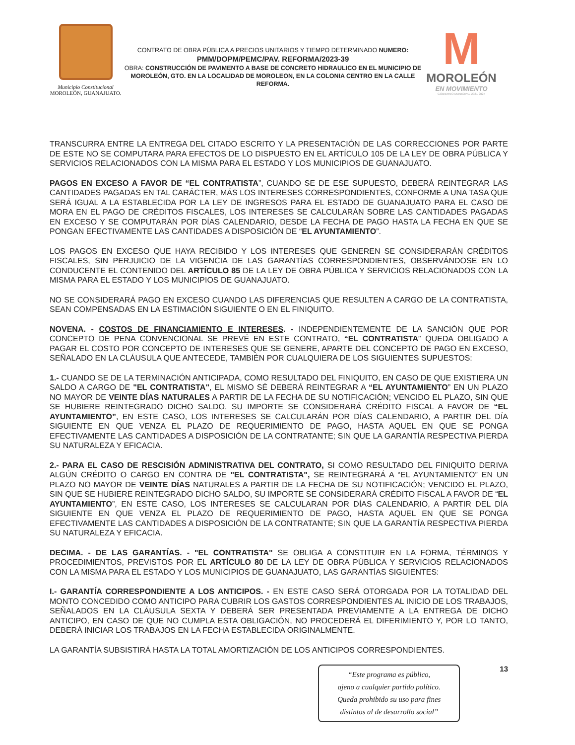Municipio Constitucional
MOROLEÓN, GUANAJUATO.
CONTRATO DE OBRA PÚBLICA A PRECIOS UNITARIOS Y TIEMPO DETERMINADO NUMERO:
PMM/DOPM/PEMC/PAV. REFORMA/2023-39
OBRA: CONSTRUCCIÓN DE PAVIMENTO A BASE DE CONCRETO HIDRAULICO EN EL MUNICIPIO DE MOROLEÓN, GTO. EN LA LOCALIDAD DE MOROLEON, EN LA COLONIA CENTRO EN LA CALLE REFORMA.
M
MOROLEÓN
EN MOVIMIENTO
GOBIERNO MUNICIPAL 2021 2024
TRANSCURRA ENTRE LA ENTREGA DEL CITADO ESCRITO Y LA PRESENTACIÓN DE LAS CORRECCIONES POR PARTE DE ESTE NO SE COMPUTARA PARA EFECTOS DE LO DISPUESTO EN EL ARTÍCULO 105 DE LA LEY DE OBRA PÚBLICA Y SERVICIOS RELACIONADOS CON LA MISMA PARA EL ESTADO Y LOS MUNICIPIOS DE GUANAJUATO.
PAGOS EN EXCESO A FAVOR DE “EL CONTRATISTA”, CUANDO SE DE ESE SUPUESTO, DEBERÁ REINTEGRAR LAS CANTIDADES PAGADAS EN TAL CARÁCTER, MÁS LOS INTERESES CORRESPONDIENTES, CONFORME A UNA TASA QUE SERÁ IGUAL A LA ESTABLECIDA POR LA LEY DE INGRESOS PARA EL ESTADO DE GUANAJUATO PARA EL CASO DE MORA EN EL PAGO DE CRÉDITOS FISCALES, LOS INTERESES SE CALCULARÁN SOBRE LAS CANTIDADES PAGADAS EN EXCESO Y SE COMPUTARÁN POR DÍAS CALENDARIO, DESDE LA FECHA DE PAGO HASTA LA FECHA EN QUE SE PONGAN EFECTIVAMENTE LAS CANTIDADES A DISPOSICIÓN DE “EL AYUNTAMIENTO”.
LOS PAGOS EN EXCESO QUE HAYA RECIBIDO Y LOS INTERESES QUE GENEREN SE CONSIDERARÁN CRÉDITOS FISCALES, SIN PERJUICIO DE LA VIGENCIA DE LAS GARANTÍAS CORRESPONDIENTES, OBSERVÁNDOSE EN LO CONDUCENTE EL CONTENIDO DEL ARTÍCULO 85 DE LA LEY DE OBRA PÚBLICA Y SERVICIOS RELACIONADOS CON LA MISMA PARA EL ESTADO Y LOS MUNICIPIOS DE GUANAJUATO.
NO SE CONSIDERARÁ PAGO EN EXCESO CUANDO LAS DIFERENCIAS QUE RESULTEN A CARGO DE LA CONTRATISTA, SEAN COMPENSADAS EN LA ESTIMACIÓN SIGUIENTE O EN EL FINIQUITO.
NOVENA. - COSTOS DE FINANCIAMIENTO E INTERESES. - INDEPENDIENTEMENTE DE LA SANCIÓN QUE POR CONCEPTO DE PENA CONVENCIONAL SE PREVÉ EN ESTE CONTRATO, “EL CONTRATISTA” QUEDA OBLIGADO A PAGAR EL COSTO POR CONCEPTO DE INTERESES QUE SE GENERE, APARTE DEL CONCEPTO DE PAGO EN EXCESO, SEÑALADO EN LA CLÁUSULA QUE ANTECEDE, TAMBIÉN POR CUALQUIERA DE LOS SIGUIENTES SUPUESTOS:
1.- CUANDO SE DE LA TERMINACIÓN ANTICIPADA, COMO RESULTADO DEL FINIQUITO, EN CASO DE QUE EXISTIERA UN SALDO A CARGO DE "EL CONTRATISTA", EL MISMO SÉ DEBERÁ REINTEGRAR A “EL AYUNTAMIENTO” EN UN PLAZO NO MAYOR DE VEINTE DÍAS NATURALES A PARTIR DE LA FECHA DE SU NOTIFICACIÓN; VENCIDO EL PLAZO, SIN QUE SE HUBIERE REINTEGRADO DICHO SALDO, SU IMPORTE SE CONSIDERARÁ CRÉDITO FISCAL A FAVOR DE “EL AYUNTAMIENTO”, EN ESTE CASO, LOS INTERESES SE CALCULARÁN POR DÍAS CALENDARIO, A PARTIR DEL DÍA SIGUIENTE EN QUE VENZA EL PLAZO DE REQUERIMIENTO DE PAGO, HASTA AQUEL EN QUE SE PONGA EFECTIVAMENTE LAS CANTIDADES A DISPOSICIÓN DE LA CONTRATANTE; SIN QUE LA GARANTÍA RESPECTIVA PIERDA SU NATURALEZA Y EFICACIA.
2.- PARA EL CASO DE RESCISIÓN ADMINISTRATIVA DEL CONTRATO, SI COMO RESULTADO DEL FINIQUITO DERIVA ALGÚN CRÉDITO O CARGO EN CONTRA DE "EL CONTRATISTA", SE REINTEGRARÁ A “EL AYUNTAMIENTO” EN UN PLAZO NO MAYOR DE VEINTE DÍAS NATURALES A PARTIR DE LA FECHA DE SU NOTIFICACIÓN; VENCIDO EL PLAZO, SIN QUE SE HUBIERE REINTEGRADO DICHO SALDO, SU IMPORTE SE CONSIDERARÁ CRÉDITO FISCAL A FAVOR DE “EL AYUNTAMIENTO”, EN ESTE CASO, LOS INTERESES SE CALCULARAN POR DÍAS CALENDARIO, A PARTIR DEL DÍA SIGUIENTE EN QUE VENZA EL PLAZO DE REQUERIMIENTO DE PAGO, HASTA AQUEL EN QUE SE PONGA EFECTIVAMENTE LAS CANTIDADES A DISPOSICIÓN DE LA CONTRATANTE; SIN QUE LA GARANTÍA RESPECTIVA PIERDA SU NATURALEZA Y EFICACIA.
DECIMA. - DE LAS GARANTÍAS. - "EL CONTRATISTA" SE OBLIGA A CONSTITUIR EN LA FORMA, TÉRMINOS Y PROCEDIMIENTOS, PREVISTOS POR EL ARTÍCULO 80 DE LA LEY DE OBRA PÚBLICA Y SERVICIOS RELACIONADOS CON LA MISMA PARA EL ESTADO Y LOS MUNICIPIOS DE GUANAJUATO, LAS GARANTÍAS SIGUIENTES:
I.- GARANTÍA CORRESPONDIENTE A LOS ANTICIPOS. - EN ESTE CASO SERÁ OTORGADA POR LA TOTALIDAD DEL MONTO CONCEDIDO COMO ANTICIPO PARA CUBRIR LOS GASTOS CORRESPONDIENTES AL INICIO DE LOS TRABAJOS, SEÑALADOS EN LA CLÁUSULA SEXTA Y DEBERÁ SER PRESENTADA PREVIAMENTE A LA ENTREGA DE DICHO ANTICIPO, EN CASO DE QUE NO CUMPLA ESTA OBLIGACIÓN, NO PROCEDERÁ EL DIFERIMIENTO Y, POR LO TANTO, DEBERÁ INICIAR LOS TRABAJOS EN LA FECHA ESTABLECIDA ORIGINALMENTE.
LA GARANTÍA SUBSISTIRÁ HASTA LA TOTAL AMORTIZACIÓN DE LOS ANTICIPOS CORRESPONDIENTES.
“Este programa es público,
ajeno a cualquier partido político.
Queda prohibido su uso para fines
distintos al de desarrollo social”
13